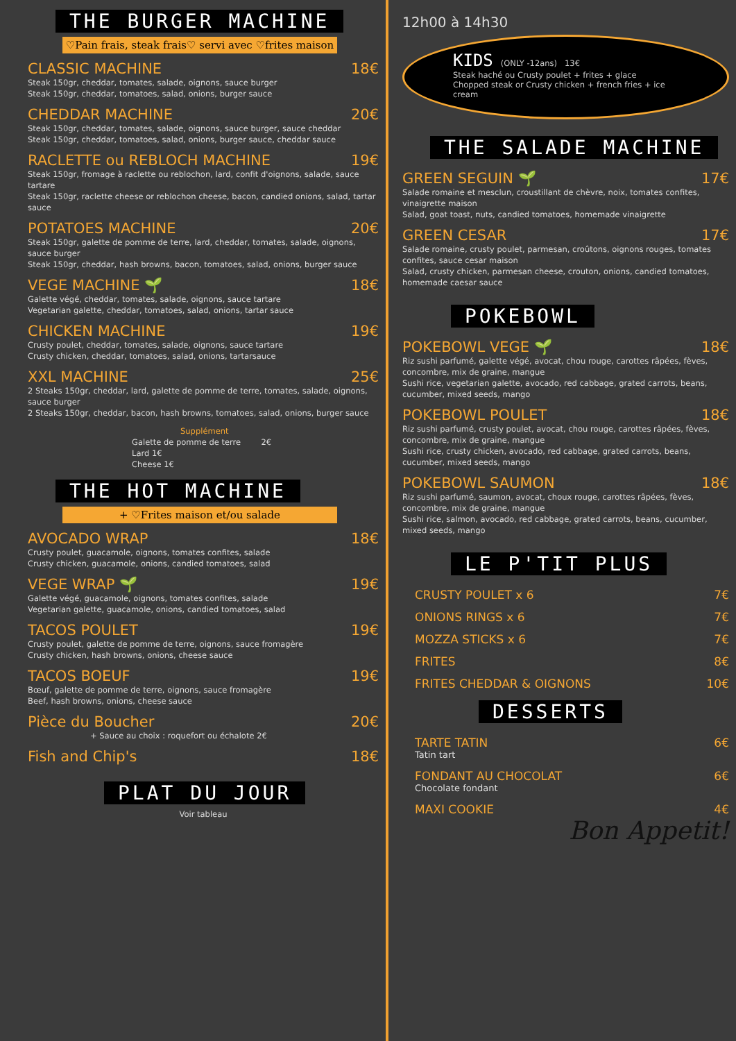THE BURGER MACHINE
♡Pain frais, steak frais♡ servi avec ♡frites maison
CLASSIC MACHINE 18€
Steak 150gr, cheddar, tomates, salade, oignons, sauce burger
Steak 150gr, cheddar, tomatoes, salad, onions, burger sauce
CHEDDAR MACHINE 20€
Steak 150gr, cheddar, tomates, salade, oignons, sauce burger, sauce cheddar
Steak 150gr, cheddar, tomatoes, salad, onions, burger sauce, cheddar sauce
RACLETTE ou REBLOCH MACHINE 19€
Steak 150gr, fromage à raclette ou reblochon, lard, confit d'oignons, salade, sauce tartare
Steak 150gr, raclette cheese or reblochon cheese, bacon, candied onions, salad, tartar sauce
POTATOES MACHINE 20€
Steak 150gr, galette de pomme de terre, lard, cheddar, tomates, salade, oignons, sauce burger
Steak 150gr, cheddar, hash browns, bacon, tomatoes, salad, onions, burger sauce
VEGE MACHINE 🌱 18€
Galette végé, cheddar, tomates, salade, oignons, sauce tartare
Vegetarian galette, cheddar, tomatoes, salad, onions, tartar sauce
CHICKEN MACHINE 19€
Crusty poulet, cheddar, tomates, salade, oignons, sauce tartare
Crusty chicken, cheddar, tomatoes, salad, onions, tartarsauce
XXL MACHINE 25€
2 Steaks 150gr, cheddar, lard, galette de pomme de terre, tomates, salade, oignons, sauce burger
2 Steaks 150gr, cheddar, bacon, hash browns, tomatoes, salad, onions, burger sauce
Supplément
Galette de pomme de terre 2€
Lard 1€
Cheese 1€
THE HOT MACHINE
+ ♡Frites maison et/ou salade
AVOCADO WRAP 18€
Crusty poulet, guacamole, oignons, tomates confites, salade
Crusty chicken, guacamole, onions, candied tomatoes, salad
VEGE WRAP 🌱 19€
Galette végé, guacamole, oignons, tomates confites, salade
Vegetarian galette, guacamole, onions, candied tomatoes, salad
TACOS POULET 19€
Crusty poulet, galette de pomme de terre, oignons, sauce fromagère
Crusty chicken, hash browns, onions, cheese sauce
TACOS BOEUF 19€
Bœuf, galette de pomme de terre, oignons, sauce fromagère
Beef, hash browns, onions, cheese sauce
Pièce du Boucher 20€
+ Sauce au choix : roquefort ou échalote 2€
Fish and Chip's 18€
PLAT DU JOUR
Voir tableau
12h00 à 14h30
KIDS (ONLY -12ans) 13€
Steak haché ou Crusty poulet + frites + glace
Chopped steak or Crusty chicken + french fries + ice cream
THE SALADE MACHINE
GREEN SEGUIN 🌱 17€
Salade romaine et mesclun, croustillant de chèvre, noix, tomates confites, vinaigrette maison
Salad, goat toast, nuts, candied tomatoes, homemade vinaigrette
GREEN CESAR 17€
Salade romaine, crusty poulet, parmesan, croûtons, oignons rouges, tomates confites, sauce cesar maison
Salad, crusty chicken, parmesan cheese, crouton, onions, candied tomatoes, homemade caesar sauce
POKEBOWL
POKEBOWL VEGE 🌱 18€
Riz sushi parfumé, galette végé, avocat, chou rouge, carottes râpées, fèves, concombre, mix de graine, mangue
Sushi rice, vegetarian galette, avocado, red cabbage, grated carrots, beans, cucumber, mixed seeds, mango
POKEBOWL POULET 18€
Riz sushi parfumé, crusty poulet, avocat, chou rouge, carottes râpées, fèves, concombre, mix de graine, mangue
Sushi rice, crusty chicken, avocado, red cabbage, grated carrots, beans, cucumber, mixed seeds, mango
POKEBOWL SAUMON 18€
Riz sushi parfumé, saumon, avocat, choux rouge, carottes râpées, fèves, concombre, mix de graine, mangue
Sushi rice, salmon, avocado, red cabbage, grated carrots, beans, cucumber, mixed seeds, mango
LE P'TIT PLUS
CRUSTY POULET x 6 7€
ONIONS RINGS x 6 7€
MOZZA STICKS x 6 7€
FRITES 8€
FRITES CHEDDAR & OIGNONS 10€
DESSERTS
TARTE TATIN 6€
Tatin tart
FONDANT AU CHOCOLAT 6€
Chocolate fondant
MAXI COOKIE 4€
Bon Appetit!